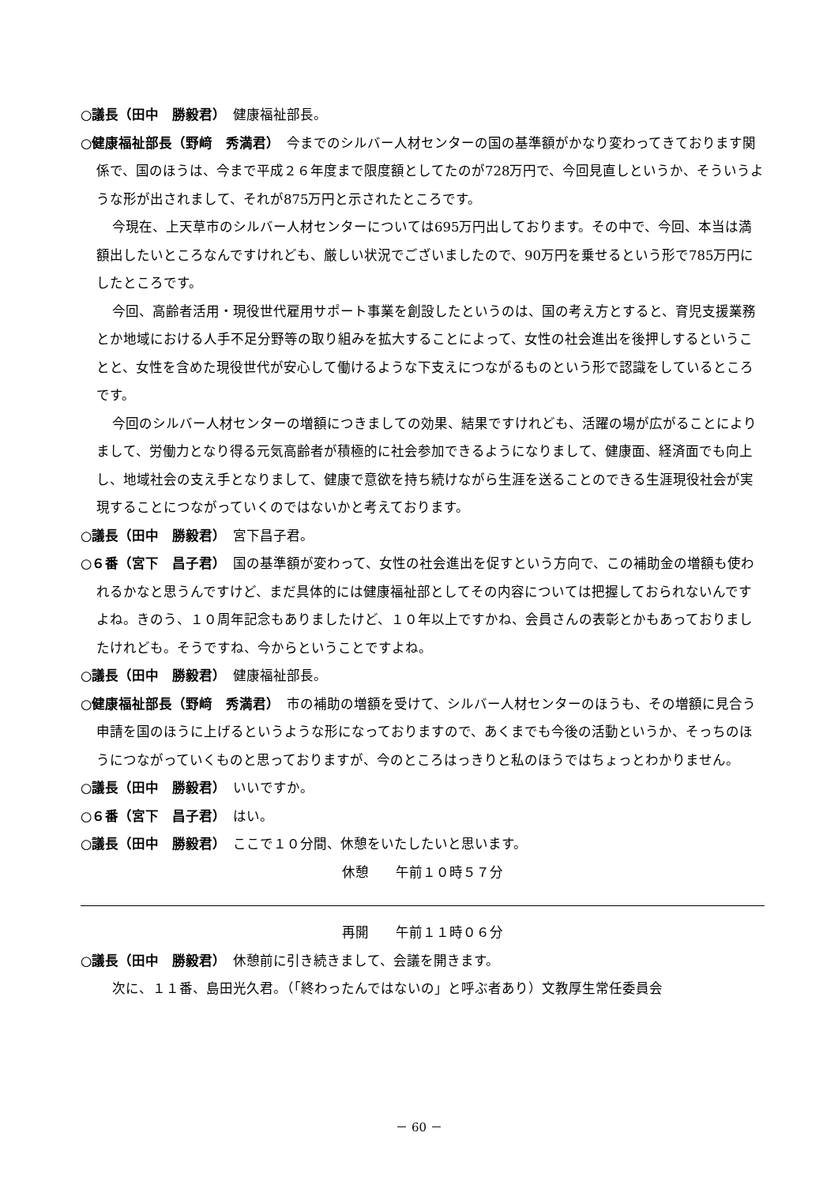○議長（田中　勝毅君）　健康福祉部長。
○健康福祉部長（野﨑　秀満君）　今までのシルバー人材センターの国の基準額がかなり変わってきております関係で、国のほうは、今まで平成２６年度まで限度額としてたのが728万円で、今回見直しというか、そういうような形が出されまして、それが875万円と示されたところです。
今現在、上天草市のシルバー人材センターについては695万円出しております。その中で、今回、本当は満額出したいところなんですけれども、厳しい状況でございましたので、90万円を乗せるという形で785万円にしたところです。
今回、高齢者活用・現役世代雇用サポート事業を創設したというのは、国の考え方とすると、育児支援業務とか地域における人手不足分野等の取り組みを拡大することによって、女性の社会進出を後押しするということと、女性を含めた現役世代が安心して働けるような下支えにつながるものという形で認識をしているところです。
今回のシルバー人材センターの増額につきましての効果、結果ですけれども、活躍の場が広がることによりまして、労働力となり得る元気高齢者が積極的に社会参加できるようになりまして、健康面、経済面でも向上し、地域社会の支え手となりまして、健康で意欲を持ち続けながら生涯を送ることのできる生涯現役社会が実現することにつながっていくのではないかと考えております。
○議長（田中　勝毅君）　宮下昌子君。
○６番（宮下　昌子君）　国の基準額が変わって、女性の社会進出を促すという方向で、この補助金の増額も使われるかなと思うんですけど、まだ具体的には健康福祉部としてその内容については把握しておられないんですよね。きのう、１０周年記念もありましたけど、１０年以上ですかね、会員さんの表彰とかもあっておりましたけれども。そうですね、今からということですよね。
○議長（田中　勝毅君）　健康福祉部長。
○健康福祉部長（野﨑　秀満君）　市の補助の増額を受けて、シルバー人材センターのほうも、その増額に見合う申請を国のほうに上げるというような形になっておりますので、あくまでも今後の活動というか、そっちのほうにつながっていくものと思っておりますが、今のところはっきりと私のほうではちょっとわかりません。
○議長（田中　勝毅君）　いいですか。
○６番（宮下　昌子君）　はい。
○議長（田中　勝毅君）　ここで１０分間、休憩をいたしたいと思います。
休憩　　午前１０時５７分
再開　　午前１１時０６分
○議長（田中　勝毅君）　休憩前に引き続きまして、会議を開きます。
次に、１１番、島田光久君。（「終わったんではないの」と呼ぶ者あり）文教厚生常任委員会
－ 60 －